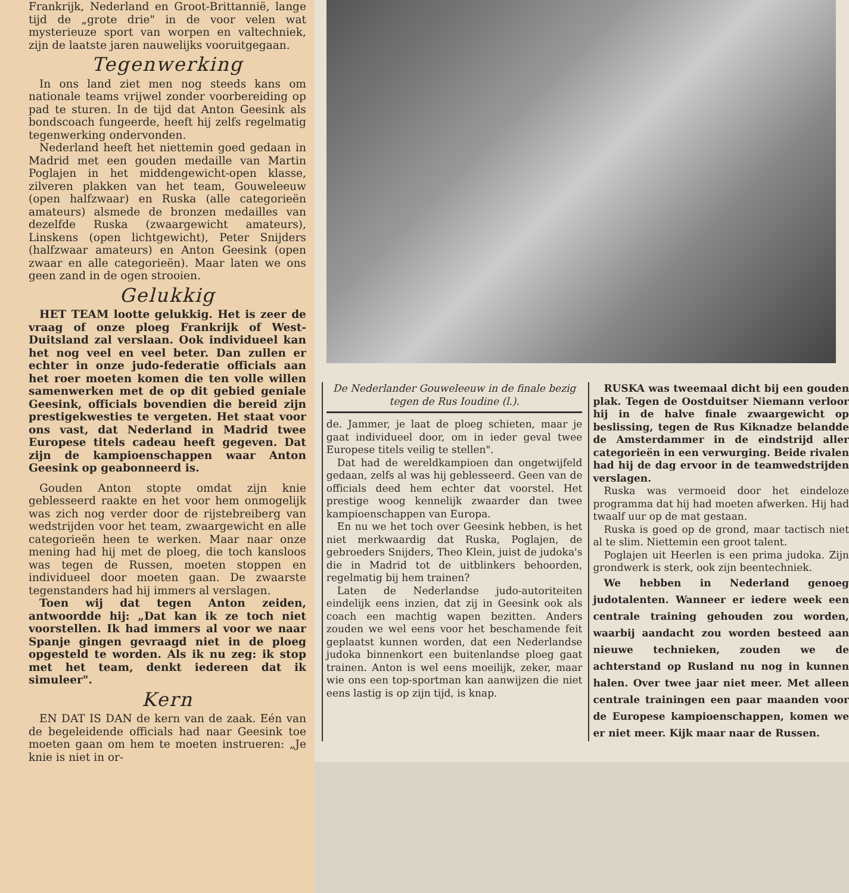Frankrijk, Nederland en Groot-Brittannië, lange tijd de „grote drie" in de voor velen wat mysterieuze sport van worpen en valtechniek, zijn de laatste jaren nauwelijks vooruitgegaan.
Tegenwerking
In ons land ziet men nog steeds kans om nationale teams vrijwel zonder voorbereiding op pad te sturen. In de tijd dat Anton Geesink als bondscoach fungeerde, heeft hij zelfs regelmatig tegenwerking ondervonden.
Nederland heeft het niettemin goed gedaan in Madrid met een gouden medaille van Martin Poglajen in het middengewicht-open klasse, zilveren plakken van het team, Gouweleeuw (open halfzwaar) en Ruska (alle categorieën amateurs) alsmede de bronzen medailles van dezelfde Ruska (zwaargewicht amateurs), Linskens (open lichtgewicht), Peter Snijders (halfzwaar amateurs) en Anton Geesink (open zwaar en alle categorieën). Maar laten we ons geen zand in de ogen strooien.
Gelukkig
HET TEAM lootte gelukkig. Het is zeer de vraag of onze ploeg Frankrijk of West-Duitsland zal verslaan. Ook individueel kan het nog veel en veel beter. Dan zullen er echter in onze judo-federatie officials aan het roer moeten komen die ten volle willen samenwerken met de op dit gebied geniale Geesink, officials bovendien die bereid zijn prestigekwesties te vergeten. Het staat voor ons vast, dat Nederland in Madrid twee Europese titels cadeau heeft gegeven. Dat zijn de kampioenschappen waar Anton Geesink op geabonneerd is.
Gouden Anton stopte omdat zijn knie geblesseerd raakte en het voor hem onmogelijk was zich nog verder door de rijstebreiberg van wedstrijden voor het team, zwaargewicht en alle categorieën heen te werken. Maar naar onze mening had hij met de ploeg, die toch kansloos was tegen de Russen, moeten stoppen en individueel door moeten gaan. De zwaarste tegenstanders had hij immers al verslagen.
Toen wij dat tegen Anton zeiden, antwoordde hij: „Dat kan ik ze toch niet voorstellen. Ik had immers al voor we naar Spanje gingen gevraagd niet in de ploeg opgesteld te worden. Als ik nu zeg: ik stop met het team, denkt iedereen dat ik simuleer".
Kern
EN DAT IS DAN de kern van de zaak. Eén van de begeleidende officials had naar Geesink toe moeten gaan om hem te moeten instrueren: „Je knie is niet in or-
De Nederlander Gouweleeuw in de finale bezig tegen de Rus Ioudine (l.).
de. Jammer, je laat de ploeg schieten, maar je gaat individueel door, om in ieder geval twee Europese titels veilig te stellen".
Dat had de wereldkampioen dan ongetwijfeld gedaan, zelfs al was hij geblesseerd. Geen van de officials deed hem echter dat voorstel. Het prestige woog kennelijk zwaarder dan twee kampioenschappen van Europa.
En nu we het toch over Geesink hebben, is het niet merkwaardig dat Ruska, Poglajen, de gebroeders Snijders, Theo Klein, juist de judoka's die in Madrid tot de uitblinkers behoorden, regelmatig bij hem trainen?
Laten de Nederlandse judo-autoriteiten eindelijk eens inzien, dat zij in Geesink ook als coach een machtig wapen bezitten. Anders zouden we wel eens voor het beschamende feit geplaatst kunnen worden, dat een Nederlandse judoka binnenkort een buitenlandse ploeg gaat trainen. Anton is wel eens moeilijk, zeker, maar wie ons een top-sportman kan aanwijzen die niet eens lastig is op zijn tijd, is knap.
RUSKA was tweemaal dicht bij een gouden plak. Tegen de Oostduitser Niemann verloor hij in de halve finale zwaargewicht op beslissing, tegen de Rus Kiknadze belandde de Amsterdammer in de eindstrijd aller categorieën in een verwurging. Beide rivalen had hij de dag ervoor in de teamwedstrijden verslagen.
Ruska was vermoeid door het eindeloze programma dat hij had moeten afwerken. Hij had twaalf uur op de mat gestaan.
Ruska is goed op de grond, maar tactisch niet al te slim. Niettemin een groot talent.
Poglajen uit Heerlen is een prima judoka. Zijn grondwerk is sterk, ook zijn beentechniek.
We hebben in Nederland genoeg judotalenten. Wanneer er iedere week een centrale training gehouden zou worden, waarbij aandacht zou worden besteed aan nieuwe technieken, zouden we de achterstand op Rusland nu nog in kunnen halen. Over twee jaar niet meer. Met alleen centrale trainingen een paar maanden voor de Europese kampioenschappen, komen we er niet meer. Kijk maar naar de Russen.